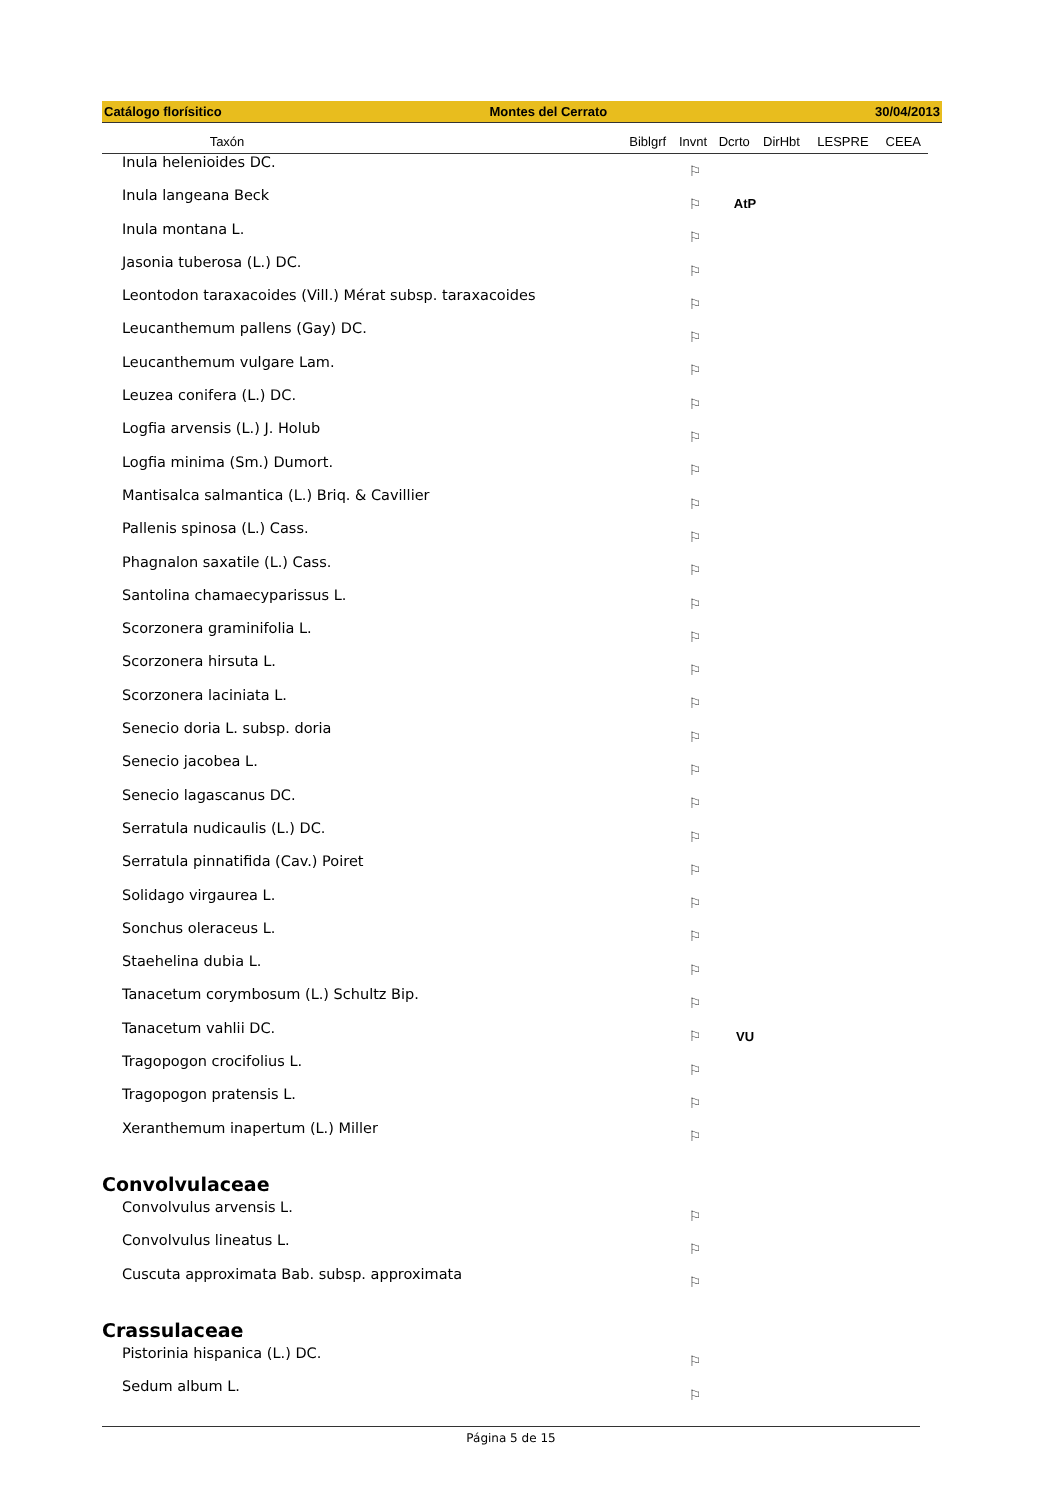Catálogo florísitico Montes del Cerrato 30/04/2013
| Taxón | | Biblgrf | Invnt | Dcrto | DirHbt | LESPRE | CEEA |
| --- | --- | --- | --- | --- | --- | --- | --- |
| Inula helenioides DC. | ⚐ | | |
| Inula langeana Beck | ⚐ | AtP | |
| Inula montana L. | ⚐ | | |
| Jasonia tuberosa (L.) DC. | ⚐ | | |
| Leontodon taraxacoides (Vill.) Mérat subsp. taraxacoides | ⚐ | | |
| Leucanthemum pallens (Gay) DC. | ⚐ | | |
| Leucanthemum vulgare Lam. | ⚐ | | |
| Leuzea conifera (L.) DC. | ⚐ | | |
| Logfia arvensis (L.) J. Holub | ⚐ | | |
| Logfia minima (Sm.) Dumort. | ⚐ | | |
| Mantisalca salmantica (L.) Briq. & Cavillier | ⚐ | | |
| Pallenis spinosa (L.) Cass. | ⚐ | | |
| Phagnalon saxatile (L.) Cass. | ⚐ | | |
| Santolina chamaecyparissus L. | ⚐ | | |
| Scorzonera graminifolia L. | ⚐ | | |
| Scorzonera hirsuta L. | ⚐ | | |
| Scorzonera laciniata L. | ⚐ | | |
| Senecio doria L. subsp. doria | ⚐ | | |
| Senecio jacobea L. | ⚐ | | |
| Senecio lagascanus DC. | ⚐ | | |
| Serratula nudicaulis (L.) DC. | ⚐ | | |
| Serratula pinnatifida (Cav.) Poiret | ⚐ | | |
| Solidago virgaurea L. | ⚐ | | |
| Sonchus oleraceus L. | ⚐ | | |
| Staehelina dubia L. | ⚐ | | |
| Tanacetum corymbosum (L.) Schultz Bip. | ⚐ | | |
| Tanacetum vahlii DC. | ⚐ | VU | |
| Tragopogon crocifolius L. | ⚐ | | |
| Tragopogon pratensis L. | ⚐ | | |
| Xeranthemum inapertum (L.) Miller | ⚐ | | |
Convolvulaceae
| Convolvulus arvensis L. | ⚐ | |
| Convolvulus lineatus L. | ⚐ | |
| Cuscuta approximata Bab. subsp. approximata | ⚐ | |
Crassulaceae
| Pistorinia hispanica (L.) DC. | ⚐ | |
| Sedum album L. | ⚐ | |
Página 5 de 15